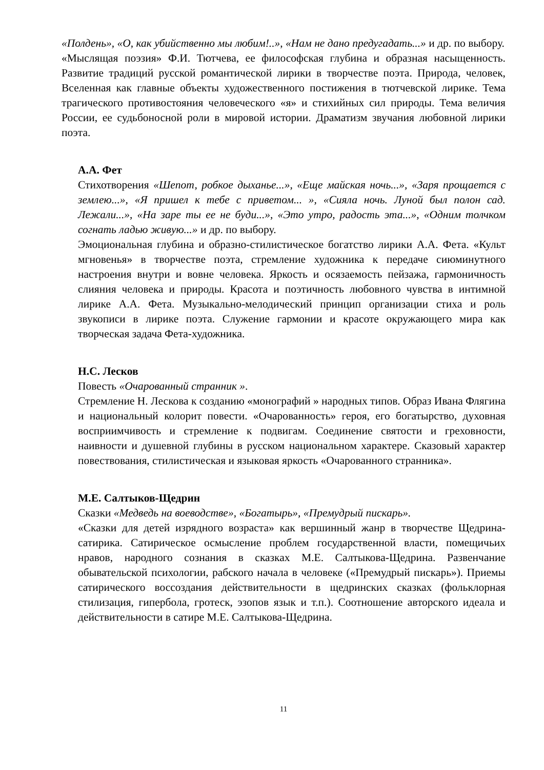«Полдень», «О, как убийственно мы любим!..», «Нам не дано предугадать...» и др. по выбору.
«Мыслящая поэзия» Ф.И. Тютчева, ее философская глубина и образная насыщенность. Развитие традиций русской романтической лирики в творчестве поэта. Природа, человек, Вселенная как главные объекты художественного постижения в тютчевской лирике. Тема трагического противостояния человеческого «я» и стихийных сил природы. Тема величия России, ее судьбоносной роли в мировой истории. Драматизм звучания любовной лирики поэта.
А.А. Фет
Стихотворения «Шепот, робкое дыханье...», «Еще майская ночь...», «Заря прощается с землею...», «Я пришел к тебе с приветом... », «Сияла ночь. Луной был полон сад. Лежали...», «На заре ты ее не буди...», «Это утро, радость эта...», «Одним толчком согнать ладью живую...» и др. по выбору.
Эмоциональная глубина и образно-стилистическое богатство лирики А.А. Фета. «Культ мгновенья» в творчестве поэта, стремление художника к передаче сиюминутного настроения внутри и вовне человека. Яркость и осязаемость пейзажа, гармоничность слияния человека и природы. Красота и поэтичность любовного чувства в интимной лирике А.А. Фета. Музыкально-мелодический принцип организации стиха и роль звукописи в лирике поэта. Служение гармонии и красоте окружающего мира как творческая задача Фета-художника.
Н.С. Лесков
Повесть «Очарованный странник ».
Стремление Н. Лескова к созданию «монографий » народных типов. Образ Ивана Флягина и национальный колорит повести. «Очарованность» героя, его богатырство, духовная восприимчивость и стремление к подвигам. Соединение святости и греховности, наивности и душевной глубины в русском национальном характере. Сказовый характер повествования, стилистическая и языковая яркость «Очарованного странника».
М.Е. Салтыков-Щедрин
Сказки «Медведь на воеводстве», «Богатырь», «Премудрый пискарь».
«Сказки для детей изрядного возраста» как вершинный жанр в творчестве Щедрина-сатирика. Сатирическое осмысление проблем государственной власти, помещичьих нравов, народного сознания в сказках М.Е. Салтыкова-Щедрина. Развенчание обывательской психологии, рабского начала в человеке («Премудрый пискарь»). Приемы сатирического воссоздания действительности в щедринских сказках (фольклорная стилизация, гипербола, гротеск, эзопов язык и т.п.). Соотношение авторского идеала и действительности в сатире М.Е. Салтыкова-Щедрина.
11